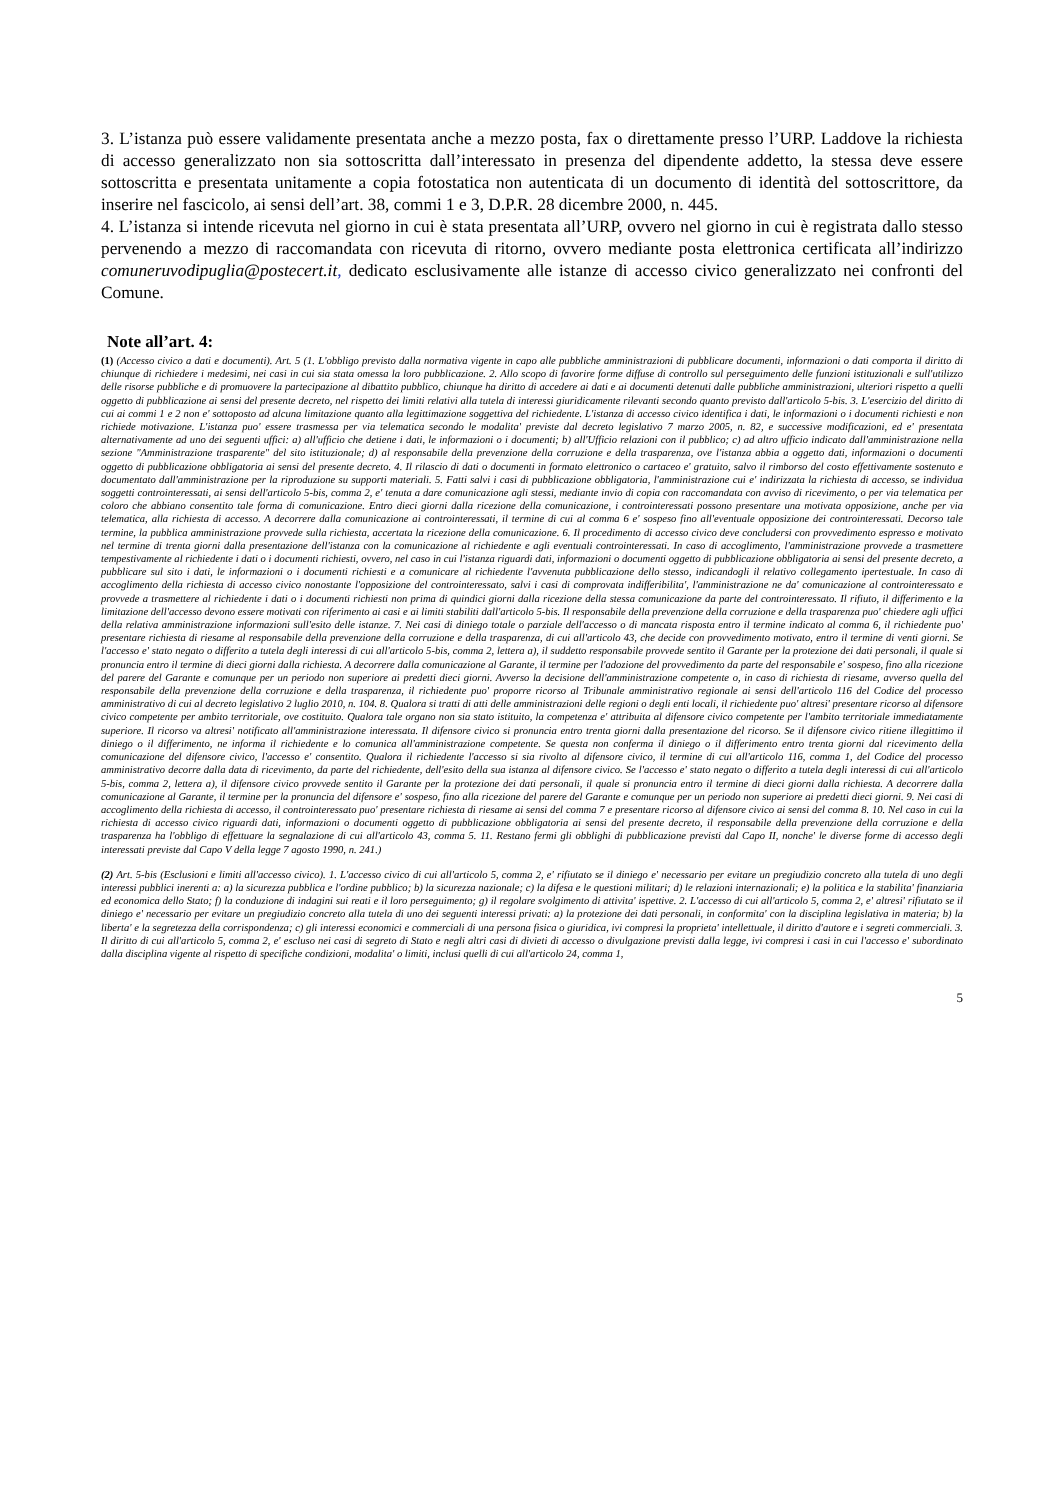3. L’istanza può essere validamente presentata anche a mezzo posta, fax o direttamente presso l’URP. Laddove la richiesta di accesso generalizzato non sia sottoscritta dall’interessato in presenza del dipendente addetto, la stessa deve essere sottoscritta e presentata unitamente a copia fotostatica non autenticata di un documento di identità del sottoscrittore, da inserire nel fascicolo, ai sensi dell’art. 38, commi 1 e 3, D.P.R. 28 dicembre 2000, n. 445.
4. L’istanza si intende ricevuta nel giorno in cui è stata presentata all’URP, ovvero nel giorno in cui è registrata dallo stesso pervenendo a mezzo di raccomandata con ricevuta di ritorno, ovvero mediante posta elettronica certificata all’indirizzo comuneruvodipuglia@postecert.it, dedicato esclusivamente alle istanze di accesso civico generalizzato nei confronti del Comune.
Note all’art. 4:
(1) (Accesso civico a dati e documenti). Art. 5 (1. L'obbligo previsto dalla normativa vigente in capo alle pubbliche amministrazioni di pubblicare documenti, informazioni o dati comporta il diritto di chiunque di richiedere i medesimi, nei casi in cui sia stata omessa la loro pubblicazione. 2. Allo scopo di favorire forme diffuse di controllo sul perseguimento delle funzioni istituzionali e sull'utilizzo delle risorse pubbliche e di promuovere la partecipazione al dibattito pubblico, chiunque ha diritto di accedere ai dati e ai documenti detenuti dalle pubbliche amministrazioni, ulteriori rispetto a quelli oggetto di pubblicazione ai sensi del presente decreto, nel rispetto dei limiti relativi alla tutela di interessi giuridicamente rilevanti secondo quanto previsto dall'articolo 5-bis. 3. L'esercizio del diritto di cui ai commi 1 e 2 non e' sottoposto ad alcuna limitazione quanto alla legittimazione soggettiva del richiedente. L'istanza di accesso civico identifica i dati, le informazioni o i documenti richiesti e non richiede motivazione. L'istanza puo' essere trasmessa per via telematica secondo le modalita' previste dal decreto legislativo 7 marzo 2005, n. 82, e successive modificazioni, ed e' presentata alternativamente ad uno dei seguenti uffici: a) all'ufficio che detiene i dati, le informazioni o i documenti; b) all'Ufficio relazioni con il pubblico; c) ad altro ufficio indicato dall'amministrazione nella sezione "Amministrazione trasparente" del sito istituzionale; d) al responsabile della prevenzione della corruzione e della trasparenza, ove l'istanza abbia a oggetto dati, informazioni o documenti oggetto di pubblicazione obbligatoria ai sensi del presente decreto. 4. Il rilascio di dati o documenti in formato elettronico o cartaceo e' gratuito, salvo il rimborso del costo effettivamente sostenuto e documentato dall'amministrazione per la riproduzione su supporti materiali. 5. Fatti salvi i casi di pubblicazione obbligatoria, l'amministrazione cui e' indirizzata la richiesta di accesso, se individua soggetti controinteressati, ai sensi dell'articolo 5-bis, comma 2, e' tenuta a dare comunicazione agli stessi, mediante invio di copia con raccomandata con avviso di ricevimento, o per via telematica per coloro che abbiano consentito tale forma di comunicazione. Entro dieci giorni dalla ricezione della comunicazione, i controinteressati possono presentare una motivata opposizione, anche per via telematica, alla richiesta di accesso. A decorrere dalla comunicazione ai controinteressati, il termine di cui al comma 6 e' sospeso fino all'eventuale opposizione dei controinteressati. Decorso tale termine, la pubblica amministrazione provvede sulla richiesta, accertata la ricezione della comunicazione. 6. Il procedimento di accesso civico deve concludersi con provvedimento espresso e motivato nel termine di trenta giorni dalla presentazione dell'istanza con la comunicazione al richiedente e agli eventuali controinteressati. In caso di accoglimento, l'amministrazione provvede a trasmettere tempestivamente al richiedente i dati o i documenti richiesti, ovvero, nel caso in cui l'istanza riguardi dati, informazioni o documenti oggetto di pubblicazione obbligatoria ai sensi del presente decreto, a pubblicare sul sito i dati, le informazioni o i documenti richiesti e a comunicare al richiedente l'avvenuta pubblicazione dello stesso, indicandogli il relativo collegamento ipertestuale. In caso di accoglimento della richiesta di accesso civico nonostante l'opposizione del controinteressato, salvi i casi di comprovata indifferibilita', l'amministrazione ne da' comunicazione al controinteressato e provvede a trasmettere al richiedente i dati o i documenti richiesti non prima di quindici giorni dalla ricezione della stessa comunicazione da parte del controinteressato. Il rifiuto, il differimento e la limitazione dell'accesso devono essere motivati con riferimento ai casi e ai limiti stabiliti dall'articolo 5-bis. Il responsabile della prevenzione della corruzione e della trasparenza puo' chiedere agli uffici della relativa amministrazione informazioni sull'esito delle istanze. 7. Nei casi di diniego totale o parziale dell'accesso o di mancata risposta entro il termine indicato al comma 6, il richiedente puo' presentare richiesta di riesame al responsabile della prevenzione della corruzione e della trasparenza, di cui all'articolo 43, che decide con provvedimento motivato, entro il termine di venti giorni. Se l'accesso e' stato negato o differito a tutela degli interessi di cui all'articolo 5-bis, comma 2, lettera a), il suddetto responsabile provvede sentito il Garante per la protezione dei dati personali, il quale si pronuncia entro il termine di dieci giorni dalla richiesta. A decorrere dalla comunicazione al Garante, il termine per l'adozione del provvedimento da parte del responsabile e' sospeso, fino alla ricezione del parere del Garante e comunque per un periodo non superiore ai predetti dieci giorni. Avverso la decisione dell'amministrazione competente o, in caso di richiesta di riesame, avverso quella del responsabile della prevenzione della corruzione e della trasparenza, il richiedente puo' proporre ricorso al Tribunale amministrativo regionale ai sensi dell'articolo 116 del Codice del processo amministrativo di cui al decreto legislativo 2 luglio 2010, n. 104. 8. Qualora si tratti di atti delle amministrazioni delle regioni o degli enti locali, il richiedente puo' altresi' presentare ricorso al difensore civico competente per ambito territoriale, ove costituito. Qualora tale organo non sia stato istituito, la competenza e' attribuita al difensore civico competente per l'ambito territoriale immediatamente superiore. Il ricorso va altresi' notificato all'amministrazione interessata. Il difensore civico si pronuncia entro trenta giorni dalla presentazione del ricorso. Se il difensore civico ritiene illegittimo il diniego o il differimento, ne informa il richiedente e lo comunica all'amministrazione competente. Se questa non conferma il diniego o il differimento entro trenta giorni dal ricevimento della comunicazione del difensore civico, l'accesso e' consentito. Qualora il richiedente l'accesso si sia rivolto al difensore civico, il termine di cui all'articolo 116, comma 1, del Codice del processo amministrativo decorre dalla data di ricevimento, da parte del richiedente, dell'esito della sua istanza al difensore civico. Se l'accesso e' stato negato o differito a tutela degli interessi di cui all'articolo 5-bis, comma 2, lettera a), il difensore civico provvede sentito il Garante per la protezione dei dati personali, il quale si pronuncia entro il termine di dieci giorni dalla richiesta. A decorrere dalla comunicazione al Garante, il termine per la pronuncia del difensore e' sospeso, fino alla ricezione del parere del Garante e comunque per un periodo non superiore ai predetti dieci giorni. 9. Nei casi di accoglimento della richiesta di accesso, il controinteressato puo' presentare richiesta di riesame ai sensi del comma 7 e presentare ricorso al difensore civico ai sensi del comma 8. 10. Nel caso in cui la richiesta di accesso civico riguardi dati, informazioni o documenti oggetto di pubblicazione obbligatoria ai sensi del presente decreto, il responsabile della prevenzione della corruzione e della trasparenza ha l'obbligo di effettuare la segnalazione di cui all'articolo 43, comma 5. 11. Restano fermi gli obblighi di pubblicazione previsti dal Capo II, nonche' le diverse forme di accesso degli interessati previste dal Capo V della legge 7 agosto 1990, n. 241.)
(2) Art. 5-bis (Esclusioni e limiti all'accesso civico). 1. L'accesso civico di cui all'articolo 5, comma 2, e' rifiutato se il diniego e' necessario per evitare un pregiudizio concreto alla tutela di uno degli interessi pubblici inerenti a: a) la sicurezza pubblica e l'ordine pubblico; b) la sicurezza nazionale; c) la difesa e le questioni militari; d) le relazioni internazionali; e) la politica e la stabilita' finanziaria ed economica dello Stato; f) la conduzione di indagini sui reati e il loro perseguimento; g) il regolare svolgimento di attivita' ispettive. 2. L'accesso di cui all'articolo 5, comma 2, e' altresi' rifiutato se il diniego e' necessario per evitare un pregiudizio concreto alla tutela di uno dei seguenti interessi privati: a) la protezione dei dati personali, in conformita' con la disciplina legislativa in materia; b) la liberta' e la segretezza della corrispondenza; c) gli interessi economici e commerciali di una persona fisica o giuridica, ivi compresi la proprieta' intellettuale, il diritto d'autore e i segreti commerciali. 3. Il diritto di cui all'articolo 5, comma 2, e' escluso nei casi di segreto di Stato e negli altri casi di divieti di accesso o divulgazione previsti dalla legge, ivi compresi i casi in cui l'accesso e' subordinato dalla disciplina vigente al rispetto di specifiche condizioni, modalita' o limiti, inclusi quelli di cui all'articolo 24, comma 1,
5